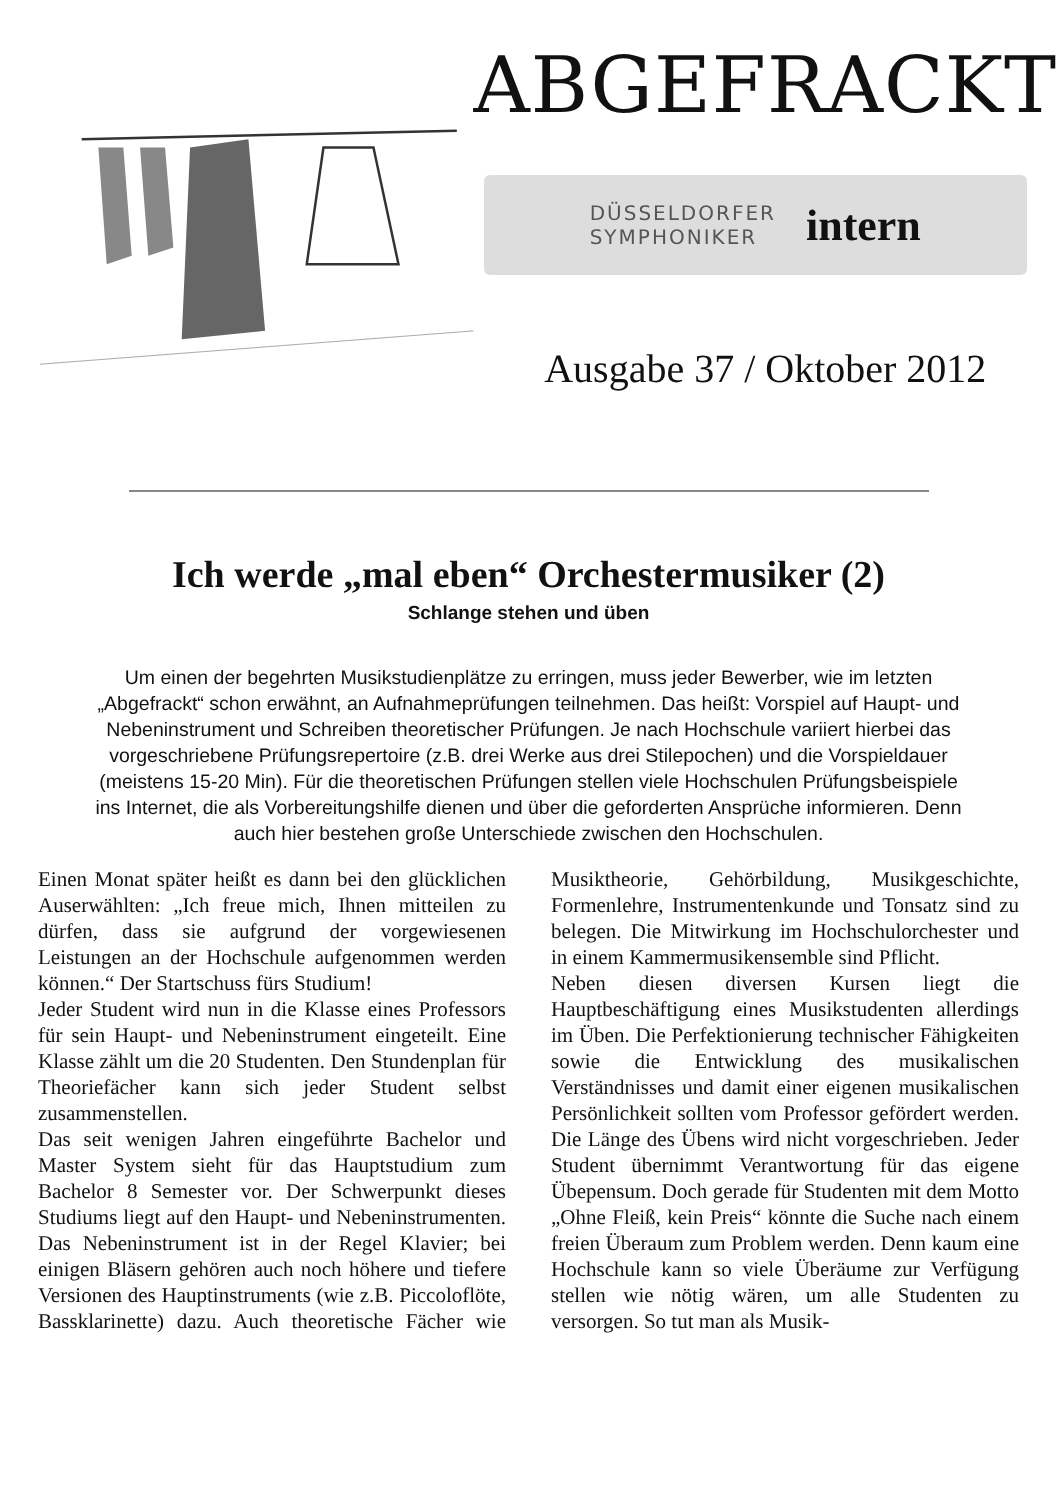ABGEFRACKT
DÜSSELDORFER
SYMPHONIKER
intern
Ausgabe 37 / Oktober 2012
Ich werde „mal eben“ Orchestermusiker (2)
Schlange stehen und üben
Um einen der begehrten Musikstudienplätze zu erringen, muss jeder Bewerber, wie im letzten „Abgefrackt“ schon erwähnt, an Aufnahmeprüfungen teilnehmen. Das heißt: Vorspiel auf Haupt- und Nebeninstrument und Schreiben theoretischer Prüfungen. Je nach Hochschule variiert hierbei das vorgeschriebene Prüfungsrepertoire (z.B. drei Werke aus drei Stilepochen) und die Vorspieldauer (meistens 15-20 Min). Für die theoretischen Prüfungen stellen viele Hochschulen Prüfungsbeispiele ins Internet, die als Vorbereitungshilfe dienen und über die geforderten Ansprüche informieren. Denn auch hier bestehen große Unterschiede zwischen den Hochschulen.
Einen Monat später heißt es dann bei den glücklichen Auserwählten: „Ich freue mich, Ihnen mitteilen zu dürfen, dass sie aufgrund der vorgewiesenen Leistungen an der Hochschule aufgenommen werden können.“ Der Startschuss fürs Studium!
Jeder Student wird nun in die Klasse eines Professors für sein Haupt- und Nebeninstrument eingeteilt. Eine Klasse zählt um die 20 Studenten. Den Stundenplan für Theoriefächer kann sich jeder Student selbst zusammenstellen.
Das seit wenigen Jahren eingeführte Bachelor und Master System sieht für das Hauptstudium zum Bachelor 8 Semester vor. Der Schwerpunkt dieses Studiums liegt auf den Haupt- und Nebeninstrumenten. Das Nebeninstrument ist in der Regel Klavier; bei einigen Bläsern gehören auch noch höhere und tiefere Versionen des Hauptinstruments (wie z.B. Piccoloflöte, Bassklarinette) dazu. Auch theoretische Fächer wie Musiktheorie, Gehörbildung, Musikgeschichte, Formenlehre, Instrumentenkunde und Tonsatz sind zu belegen. Die Mitwirkung im Hochschulorchester und in einem Kammermusikensemble sind Pflicht.
Neben diesen diversen Kursen liegt die Hauptbeschäftigung eines Musikstudenten allerdings im Üben. Die Perfektionierung technischer Fähigkeiten sowie die Entwicklung des musikalischen Verständnisses und damit einer eigenen musikalischen Persönlichkeit sollten vom Professor gefördert werden. Die Länge des Übens wird nicht vorgeschrieben. Jeder Student übernimmt Verantwortung für das eigene Übepensum. Doch gerade für Studenten mit dem Motto „Ohne Fleiß, kein Preis“ könnte die Suche nach einem freien Überaum zum Problem werden. Denn kaum eine Hochschule kann so viele Überäume zur Verfügung stellen wie nötig wären, um alle Studenten zu versorgen. So tut man als Musik-